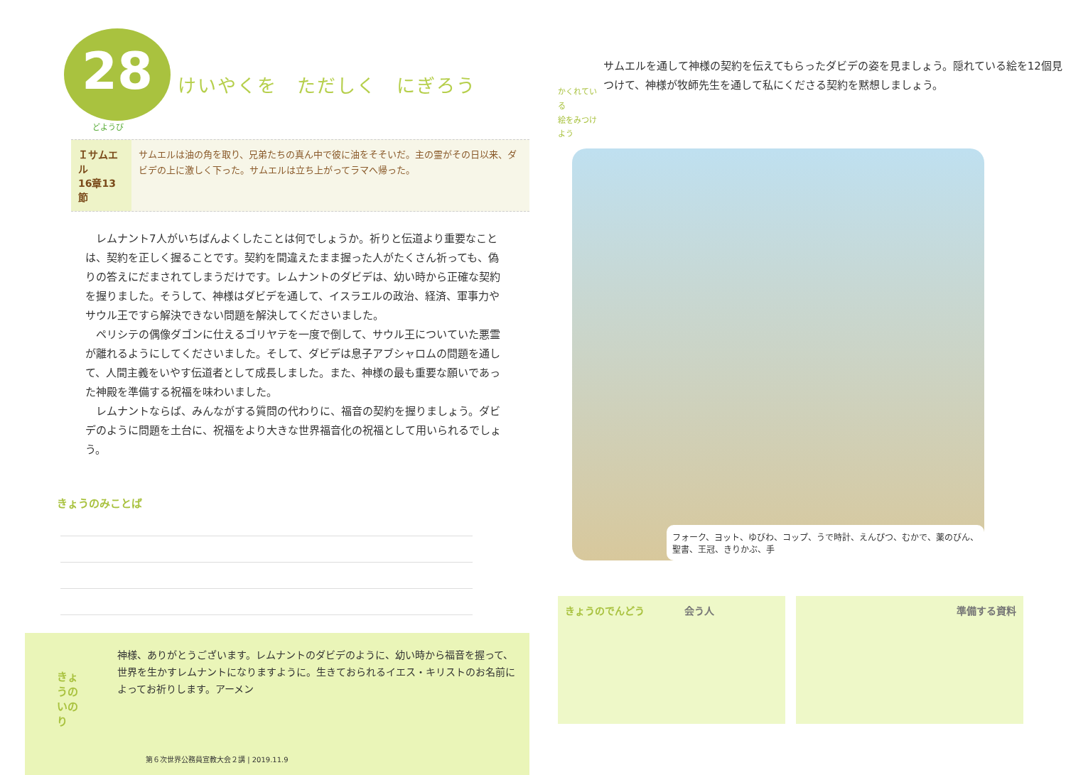28 けいやくを　ただしく　にぎろう
どようび
Ｉサムエル
16章13節
サムエルは油の角を取り、兄弟たちの真ん中で彼に油をそそいだ。主の霊がその日以来、ダビデの上に激しく下った。サムエルは立ち上がってラマへ帰った。
レムナント7人がいちばんよくしたことは何でしょうか。祈りと伝道より重要なことは、契約を正しく握ることです。契約を間違えたまま握った人がたくさん祈っても、偽りの答えにだまされてしまうだけです。レムナントのダビデは、幼い時から正確な契約を握りました。そうして、神様はダビデを通して、イスラエルの政治、経済、軍事力やサウル王ですら解決できない問題を解決してくださいました。
ペリシテの偶像ダゴンに仕えるゴリヤテを一度で倒して、サウル王についていた悪霊が離れるようにしてくださいました。そして、ダビデは息子アブシャロムの問題を通して、人間主義をいやす伝道者として成長しました。また、神様の最も重要な願いであった神殿を準備する祝福を味わいました。
レムナントならば、みんながする質問の代わりに、福音の契約を握りましょう。ダビデのように問題を土台に、祝福をより大きな世界福音化の祝福として用いられるでしょう。
きょうのみことば
きょうのいのり
神様、ありがとうございます。レムナントのダビデのように、幼い時から福音を握って、世界を生かすレムナントになりますように。生きておられるイエス・キリストのお名前によってお祈りします。アーメン
第６次世界公務員宣教大会２講 | 2019.11.9
かくれている
絵をみつけよう
サムエルを通して神様の契約を伝えてもらったダビデの姿を見ましょう。隠れている絵を12個見つけて、神様が牧師先生を通して私にくださる契約を黙想しましょう。
フォーク、ヨット、ゆびわ、コップ、うで時計、えんぴつ、むかで、薬のびん、
聖書、王冠、きりかぶ、手
きょうのでんどう　　　　会う人 準備する資料